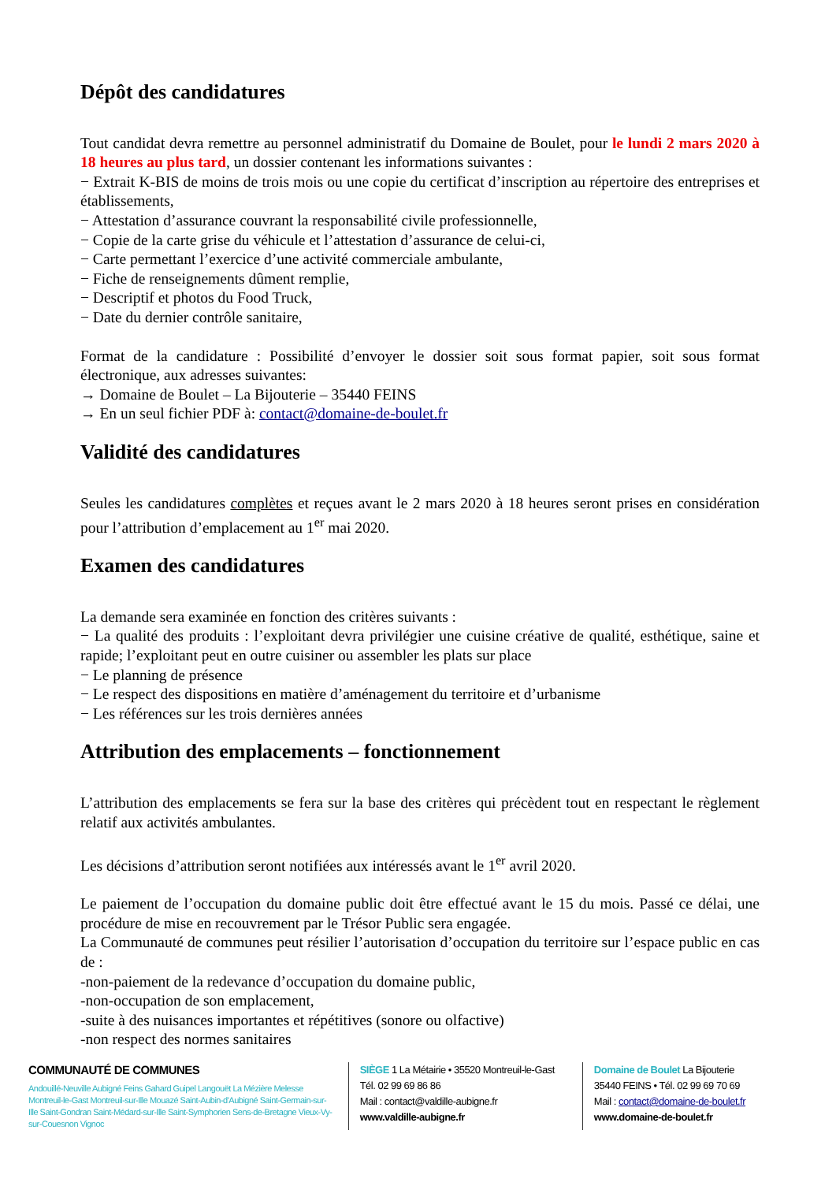Dépôt des candidatures
Tout candidat devra remettre au personnel administratif du Domaine de Boulet, pour le lundi 2 mars 2020 à 18 heures au plus tard, un dossier contenant les informations suivantes :
− Extrait K-BIS de moins de trois mois ou une copie du certificat d’inscription au répertoire des entreprises et établissements,
− Attestation d’assurance couvrant la responsabilité civile professionnelle,
− Copie de la carte grise du véhicule et l’attestation d’assurance de celui-ci,
− Carte permettant l’exercice d’une activité commerciale ambulante,
− Fiche de renseignements dûment remplie,
− Descriptif et photos du Food Truck,
− Date du dernier contrôle sanitaire,
Format de la candidature : Possibilité d’envoyer le dossier soit sous format papier, soit sous format électronique, aux adresses suivantes:
→ Domaine de Boulet – La Bijouterie – 35440 FEINS
→ En un seul fichier PDF à: contact@domaine-de-boulet.fr
Validité des candidatures
Seules les candidatures complètes et reçues avant le 2 mars 2020 à 18 heures seront prises en considération pour l’attribution d’emplacement au 1<sup>er</sup> mai 2020.
Examen des candidatures
La demande sera examinée en fonction des critères suivants :
− La qualité des produits : l’exploitant devra privilégier une cuisine créative de qualité, esthétique, saine et rapide; l’exploitant peut en outre cuisiner ou assembler les plats sur place
− Le planning de présence
− Le respect des dispositions en matière d’aménagement du territoire et d’urbanisme
− Les références sur les trois dernières années
Attribution des emplacements – fonctionnement
L’attribution des emplacements se fera sur la base des critères qui précèdent tout en respectant le règlement relatif aux activités ambulantes.
Les décisions d’attribution seront notifiées aux intéressés avant le 1<sup>er</sup> avril 2020.
Le paiement de l’occupation du domaine public doit être effectué avant le 15 du mois. Passé ce délai, une procédure de mise en recouvrement par le Trésor Public sera engagée.
La Communauté de communes peut résilier l’autorisation d’occupation du territoire sur l’espace public en cas de :
-non-paiement de la redevance d’occupation du domaine public,
-non-occupation de son emplacement,
-suite à des nuisances importantes et répétitives (sonore ou olfactive)
-non respect des normes sanitaires
COMMUNAUTÉ DE COMMUNES
Andouillé-Neuville Aubigné Feins Gahard Guipel Langouët La Mézière Melesse Montreuil-le-Gast Montreuil-sur-Ille Mouazé Saint-Aubin-d'Aubigné Saint-Germain-sur-Ille Saint-Gondran Saint-Médard-sur-Ille Saint-Symphorien Sens-de-Bretagne Vieux-Vy-sur-Couesnon Vignoc
SIÈGE 1 La Métairie • 35520 Montreuil-le-Gast
Tél. 02 99 69 86 86
Mail : contact@valdille-aubigne.fr
www.valdille-aubigne.fr
Domaine de Boulet La Bijouterie
35440 FEINS • Tél. 02 99 69 70 69
Mail : contact@domaine-de-boulet.fr
www.domaine-de-boulet.fr